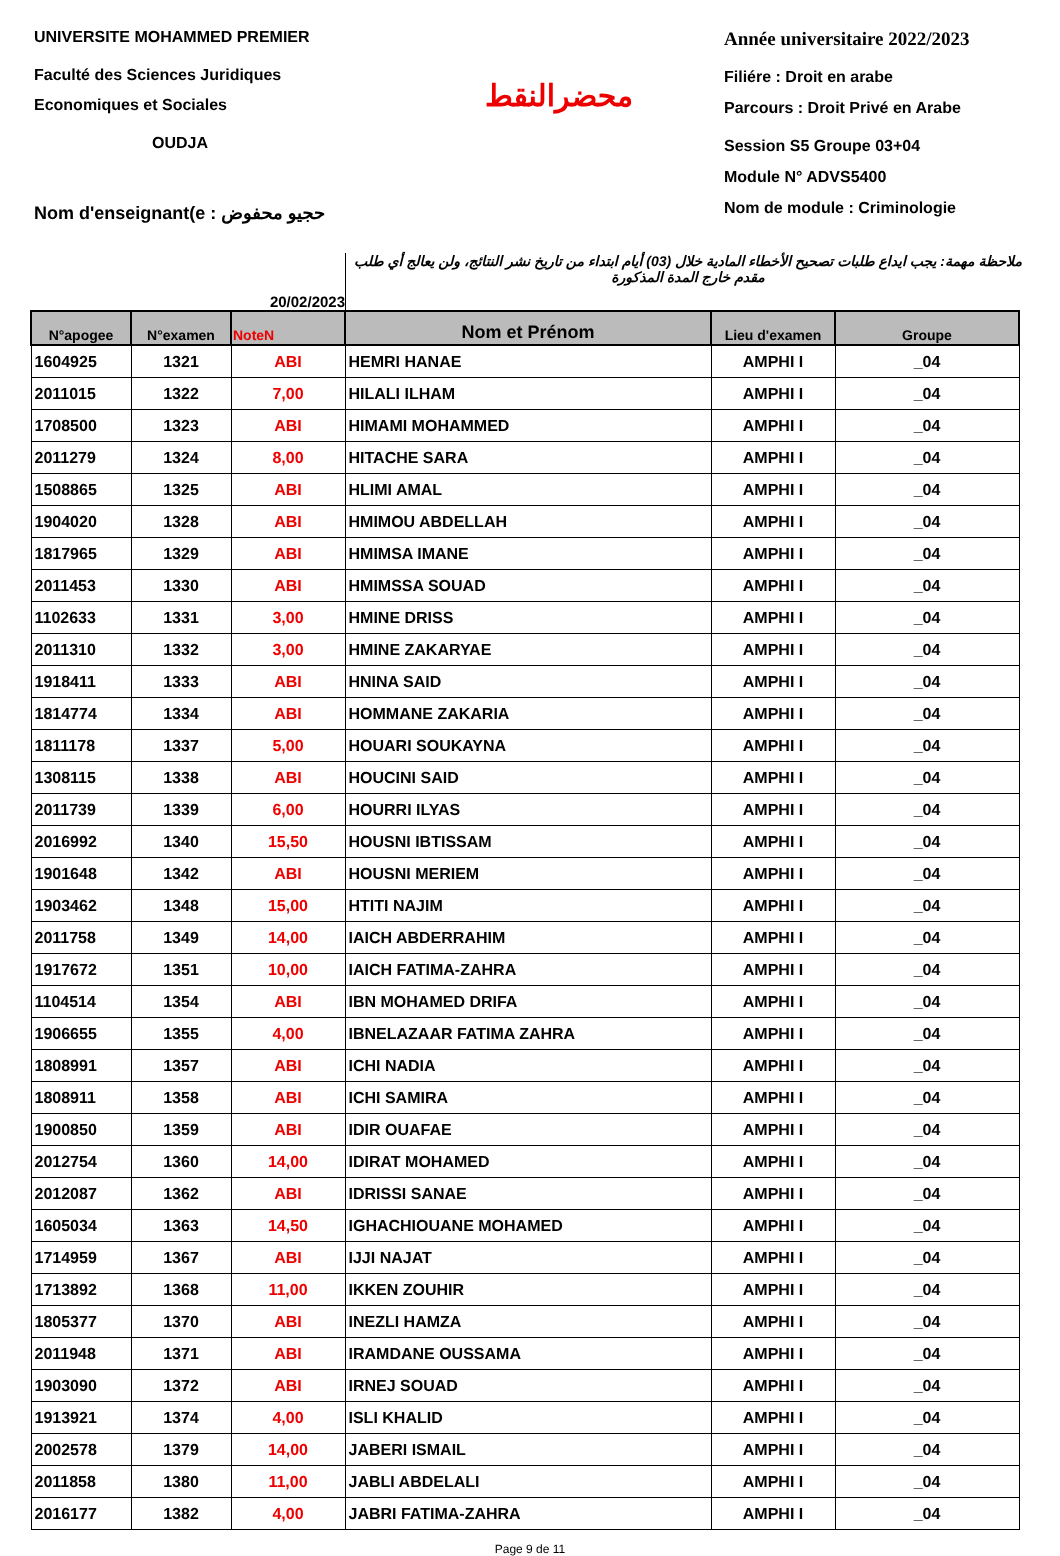UNIVERSITE MOHAMMED PREMIER
Faculté des Sciences Juridiques
Economiques et Sociales
OUDJA
Nom d'enseignant(e : حجيو محفوض
محضرالنقط
Année universitaire 2022/2023
Filiére : Droit en arabe
Parcours : Droit Privé en Arabe
Session S5 Groupe 03+04
Module N° ADVS5400
Nom de module : Criminologie
20/02/2023
ملاحظة مهمة: يجب ايداع طلبات تصحيح الأخطاء المادية خلال (03) أيام ابتداء من تاريخ نشر النتائج، ولن يعالج أي طلب مقدم خارج المدة المذكورة
| N°apogee | N°examen | NoteN | Nom et Prénom | Lieu d'examen | Groupe |
| --- | --- | --- | --- | --- | --- |
| 1604925 | 1321 | ABI | HEMRI HANAE | AMPHI I | _04 |
| 2011015 | 1322 | 7,00 | HILALI ILHAM | AMPHI I | _04 |
| 1708500 | 1323 | ABI | HIMAMI MOHAMMED | AMPHI I | _04 |
| 2011279 | 1324 | 8,00 | HITACHE SARA | AMPHI I | _04 |
| 1508865 | 1325 | ABI | HLIMI AMAL | AMPHI I | _04 |
| 1904020 | 1328 | ABI | HMIMOU ABDELLAH | AMPHI I | _04 |
| 1817965 | 1329 | ABI | HMIMSA IMANE | AMPHI I | _04 |
| 2011453 | 1330 | ABI | HMIMSSA SOUAD | AMPHI I | _04 |
| 1102633 | 1331 | 3,00 | HMINE DRISS | AMPHI I | _04 |
| 2011310 | 1332 | 3,00 | HMINE ZAKARYAE | AMPHI I | _04 |
| 1918411 | 1333 | ABI | HNINA SAID | AMPHI I | _04 |
| 1814774 | 1334 | ABI | HOMMANE ZAKARIA | AMPHI I | _04 |
| 1811178 | 1337 | 5,00 | HOUARI SOUKAYNA | AMPHI I | _04 |
| 1308115 | 1338 | ABI | HOUCINI SAID | AMPHI I | _04 |
| 2011739 | 1339 | 6,00 | HOURRI ILYAS | AMPHI I | _04 |
| 2016992 | 1340 | 15,50 | HOUSNI IBTISSAM | AMPHI I | _04 |
| 1901648 | 1342 | ABI | HOUSNI MERIEM | AMPHI I | _04 |
| 1903462 | 1348 | 15,00 | HTITI NAJIM | AMPHI I | _04 |
| 2011758 | 1349 | 14,00 | IAICH ABDERRAHIM | AMPHI I | _04 |
| 1917672 | 1351 | 10,00 | IAICH FATIMA-ZAHRA | AMPHI I | _04 |
| 1104514 | 1354 | ABI | IBN MOHAMED DRIFA | AMPHI I | _04 |
| 1906655 | 1355 | 4,00 | IBNELAZAAR FATIMA ZAHRA | AMPHI I | _04 |
| 1808991 | 1357 | ABI | ICHI NADIA | AMPHI I | _04 |
| 1808911 | 1358 | ABI | ICHI SAMIRA | AMPHI I | _04 |
| 1900850 | 1359 | ABI | IDIR OUAFAE | AMPHI I | _04 |
| 2012754 | 1360 | 14,00 | IDIRAT MOHAMED | AMPHI I | _04 |
| 2012087 | 1362 | ABI | IDRISSI SANAE | AMPHI I | _04 |
| 1605034 | 1363 | 14,50 | IGHACHIOUANE MOHAMED | AMPHI I | _04 |
| 1714959 | 1367 | ABI | IJJI NAJAT | AMPHI I | _04 |
| 1713892 | 1368 | 11,00 | IKKEN ZOUHIR | AMPHI I | _04 |
| 1805377 | 1370 | ABI | INEZLI HAMZA | AMPHI I | _04 |
| 2011948 | 1371 | ABI | IRAMDANE OUSSAMA | AMPHI I | _04 |
| 1903090 | 1372 | ABI | IRNEJ SOUAD | AMPHI I | _04 |
| 1913921 | 1374 | 4,00 | ISLI KHALID | AMPHI I | _04 |
| 2002578 | 1379 | 14,00 | JABERI ISMAIL | AMPHI I | _04 |
| 2011858 | 1380 | 11,00 | JABLI ABDELALI | AMPHI I | _04 |
| 2016177 | 1382 | 4,00 | JABRI FATIMA-ZAHRA | AMPHI I | _04 |
Page 9 de 11